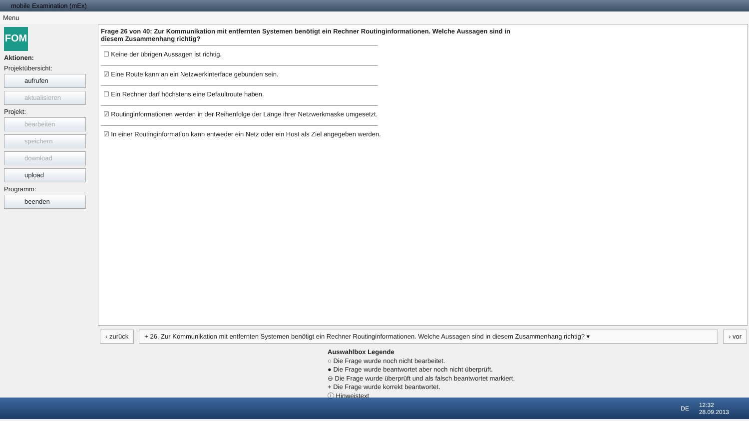mobile Examination (mEx)
Menu
FOM
Aktionen:
Projektübersicht:
aufrufen
aktualisieren
Projekt:
bearbeiten
speichern
download
upload
Programm:
beenden
Frage 26 von 40: Zur Kommunikation mit entfernten Systemen benötigt ein Rechner Routinginformationen. Welche Aussagen sind in diesem Zusammenhang richtig?
☐ Keine der übrigen Aussagen ist richtig.
☑ Eine Route kann an ein Netzwerkinterface gebunden sein.
☐ Ein Rechner darf höchstens eine Defaultroute haben.
☑ Routinginformationen werden in der Reihenfolge der Länge ihrer Netzwerkmaske umgesetzt.
☑ In einer Routinginformation kann entweder ein Netz oder ein Host als Ziel angegeben werden.
‹ zurück + 26. Zur Kommunikation mit entfernten Systemen benötigt ein Rechner Routinginformationen. Welche Aussagen sind in diesem Zusammenhang richtig? ▾
› vor
Auswahlbox Legende
○ Die Frage wurde noch nicht bearbeitet.
● Die Frage wurde beantwortet aber noch nicht überprüft.
⊖ Die Frage wurde überprüft und als falsch beantwortet markiert.
+ Die Frage wurde korrekt beantwortet.
ⓘ Hinweistext
DE 12:32
28.09.2013